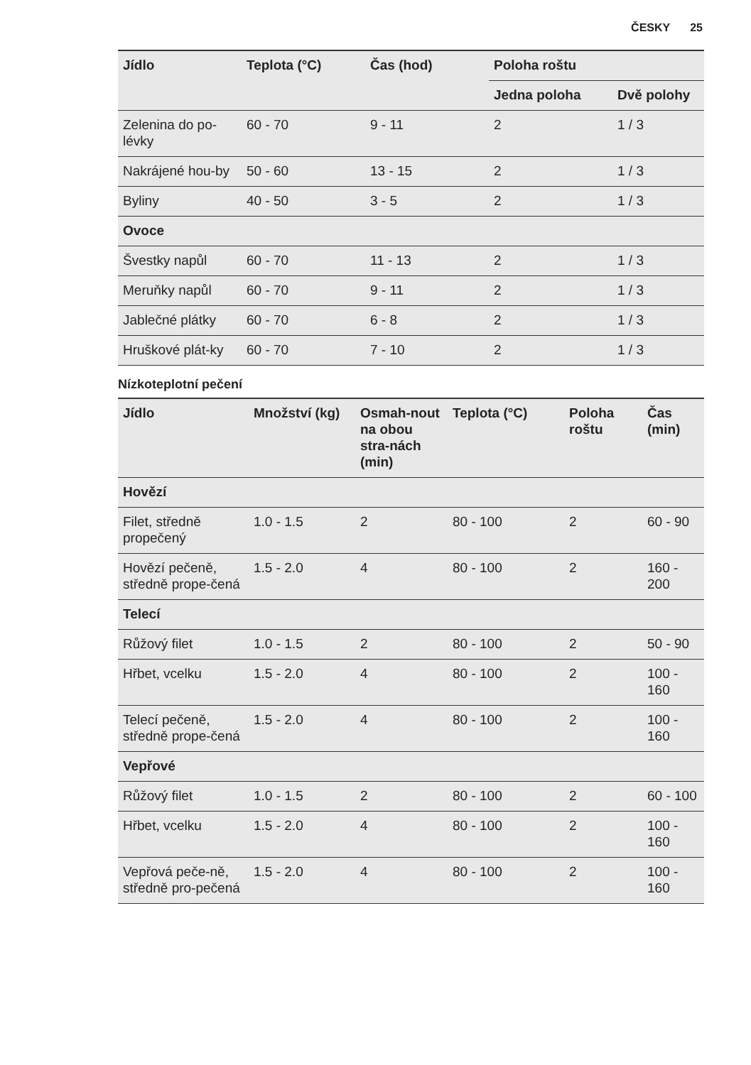ČESKY 25
| Jídlo | Teplota (°C) | Čas (hod) | Poloha roštu | |
| --- | --- | --- | --- | --- |
| | | | Jedna poloha | Dvě polohy |
| Zelenina do po-lévky | 60 - 70 | 9 - 11 | 2 | 1 / 3 |
| Nakrájené hou-by | 50 - 60 | 13 - 15 | 2 | 1 / 3 |
| Byliny | 40 - 50 | 3 - 5 | 2 | 1 / 3 |
| Ovoce | | | | |
| Švestky napůl | 60 - 70 | 11 - 13 | 2 | 1 / 3 |
| Meruňky napůl | 60 - 70 | 9 - 11 | 2 | 1 / 3 |
| Jablečné plátky | 60 - 70 | 6 - 8 | 2 | 1 / 3 |
| Hruškové plát-ky | 60 - 70 | 7 - 10 | 2 | 1 / 3 |
Nízkoteplotní pečení
| Jídlo | Množství (kg) | Osmah-nout na obou stra-nách (min) | Teplota (°C) | Poloha roštu | Čas (min) |
| --- | --- | --- | --- | --- | --- |
| Hovězí | | | | | |
| Filet, středně propečený | 1.0 - 1.5 | 2 | 80 - 100 | 2 | 60 - 90 |
| Hovězí pečeně, středně prope-čená | 1.5 - 2.0 | 4 | 80 - 100 | 2 | 160 - 200 |
| Telecí | | | | | |
| Růžový filet | 1.0 - 1.5 | 2 | 80 - 100 | 2 | 50 - 90 |
| Hřbet, vcelku | 1.5 - 2.0 | 4 | 80 - 100 | 2 | 100 - 160 |
| Telecí pečeně, středně prope-čená | 1.5 - 2.0 | 4 | 80 - 100 | 2 | 100 - 160 |
| Vepřové | | | | | |
| Růžový filet | 1.0 - 1.5 | 2 | 80 - 100 | 2 | 60 - 100 |
| Hřbet, vcelku | 1.5 - 2.0 | 4 | 80 - 100 | 2 | 100 - 160 |
| Vepřová peče-ně, středně pro-pečená | 1.5 - 2.0 | 4 | 80 - 100 | 2 | 100 - 160 |